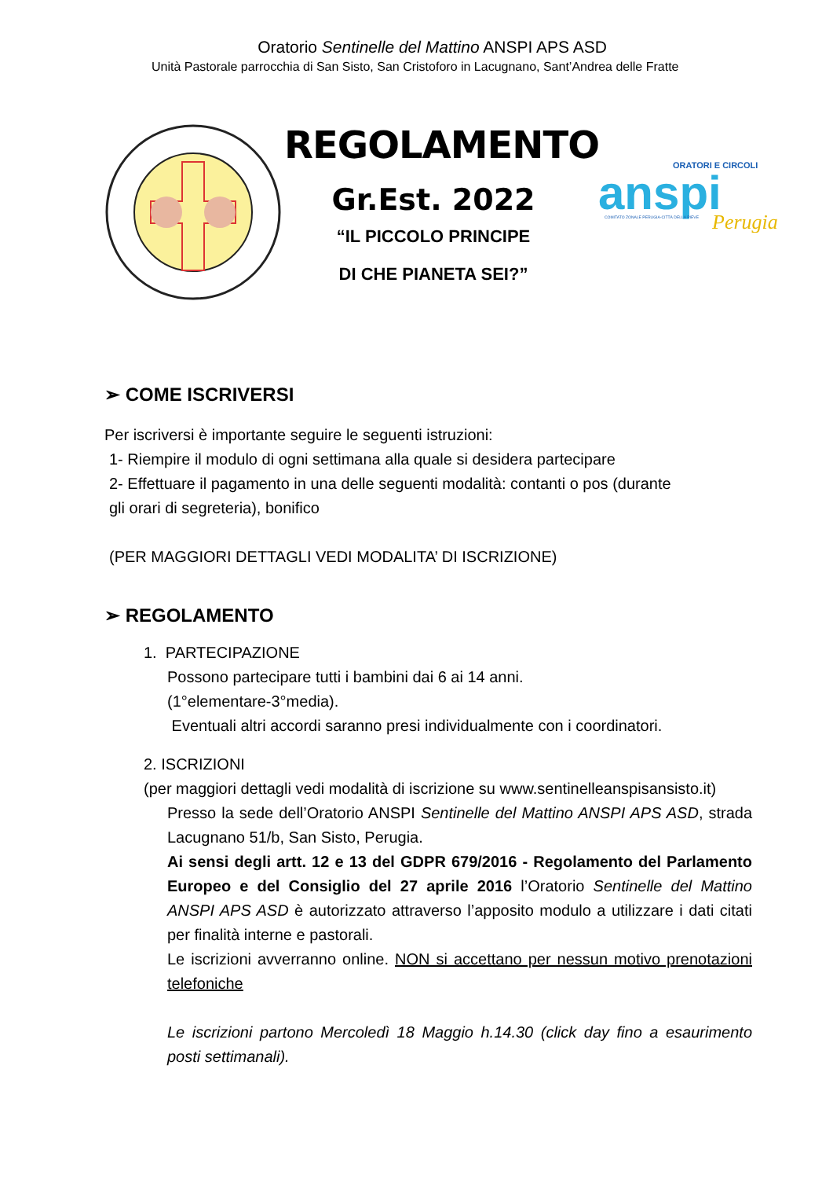Oratorio Sentinelle del Mattino ANSPI APS ASD
Unità Pastorale parrocchia di San Sisto, San Cristoforo in Lacugnano, Sant’Andrea delle Fratte
REGOLAMENTO
Gr.Est. 2022
“IL PICCOLO PRINCIPE
DI CHE PIANETA SEI?”
ORATORI E CIRCOLI
anspi
Perugia
COMITATO ZONALE PERUGIA-CITTÀ DELLA PIEVE
➢ COME ISCRIVERSI
Per iscriversi è importante seguire le seguenti istruzioni:
1- Riempire il modulo di ogni settimana alla quale si desidera partecipare
2- Effettuare il pagamento in una delle seguenti modalità: contanti o pos (durante gli orari di segreteria), bonifico
(PER MAGGIORI DETTAGLI VEDI MODALITA’ DI ISCRIZIONE)
➢ REGOLAMENTO
1. PARTECIPAZIONE
Possono partecipare tutti i bambini dai 6 ai 14 anni.
(1°elementare-3°media).
Eventuali altri accordi saranno presi individualmente con i coordinatori.
2. ISCRIZIONI
(per maggiori dettagli vedi modalità di iscrizione su www.sentinelleanspisansisto.it)
Presso la sede dell’Oratorio ANSPI Sentinelle del Mattino ANSPI APS ASD, strada Lacugnano 51/b, San Sisto, Perugia.
Ai sensi degli artt. 12 e 13 del GDPR 679/2016 - Regolamento del Parlamento Europeo e del Consiglio del 27 aprile 2016 l’Oratorio Sentinelle del Mattino ANSPI APS ASD è autorizzato attraverso l’apposito modulo a utilizzare i dati citati per finalità interne e pastorali.
Le iscrizioni avverranno online. NON si accettano per nessun motivo prenotazioni telefoniche
Le iscrizioni partono Mercoledì 18 Maggio h.14.30 (click day fino a esaurimento posti settimanali).